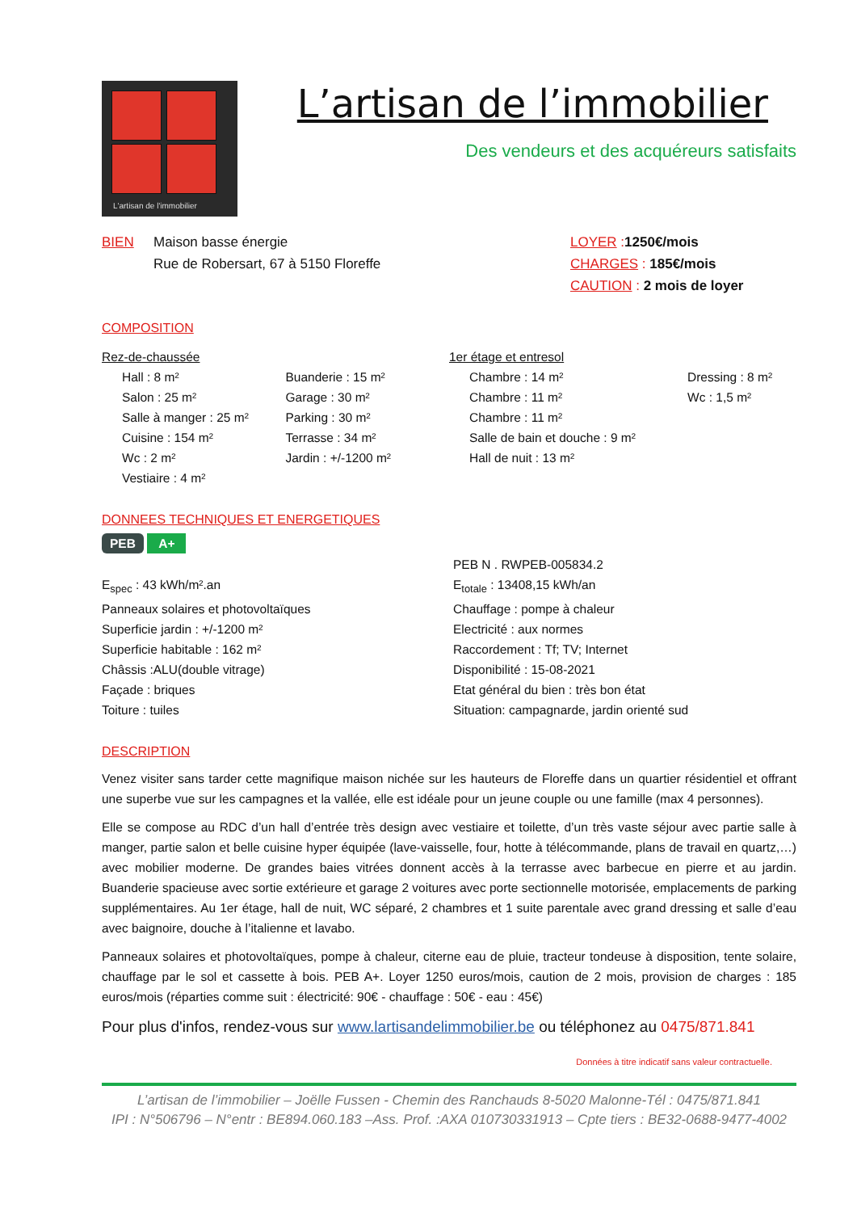L'artisan de l'immobilier
L’artisan de l’immobilier
Des vendeurs et des acquéreurs satisfaits
BIEN Maison basse énergie
Rue de Robersart, 67 à 5150 Floreffe
LOYER : 1250€/mois
CHARGES : 185€/mois
CAUTION : 2 mois de loyer
COMPOSITION
Rez-de-chaussée
Hall : 8 m²
Salon : 25 m²
Salle à manger : 25 m²
Cuisine : 154 m²
Wc : 2 m²
Vestiaire : 4 m²
Buanderie : 15 m²
Garage : 30 m²
Parking : 30 m²
Terrasse : 34 m²
Jardin : +/-1200 m²
1er étage et entresol
Chambre : 14 m²
Chambre : 11 m²
Chambre : 11 m²
Salle de bain et douche : 9 m²
Hall de nuit : 13 m²
Dressing : 8 m²
Wc : 1,5 m²
DONNEES TECHNIQUES ET ENERGETIQUES
PEB A+
E<sub>spec</sub> : 43 kWh/m².an
Panneaux solaires et photovoltaïques
Superficie jardin : +/-1200 m²
Superficie habitable : 162 m²
Châssis :ALU(double vitrage)
Façade : briques
Toiture : tuiles
PEB N . RWPEB-005834.2
E<sub>totale</sub> : 13408,15 kWh/an
Chauffage : pompe à chaleur
Electricité : aux normes
Raccordement : Tf; TV; Internet
Disponibilité : 15-08-2021
Etat général du bien : très bon état
Situation: campagnarde, jardin orienté sud
DESCRIPTION
Venez visiter sans tarder cette magnifique maison nichée sur les hauteurs de Floreffe dans un quartier résidentiel et offrant une superbe vue sur les campagnes et la vallée, elle est idéale pour un jeune couple ou une famille (max 4 personnes).
Elle se compose au RDC d’un hall d’entrée très design avec vestiaire et toilette, d’un très vaste séjour avec partie salle à manger, partie salon et belle cuisine hyper équipée (lave-vaisselle, four, hotte à télécommande, plans de travail en quartz,…) avec mobilier moderne. De grandes baies vitrées donnent accès à la terrasse avec barbecue en pierre et au jardin. Buanderie spacieuse avec sortie extérieure et garage 2 voitures avec porte sectionnelle motorisée, emplacements de parking supplémentaires. Au 1er étage, hall de nuit, WC séparé, 2 chambres et 1 suite parentale avec grand dressing et salle d’eau avec baignoire, douche à l’italienne et lavabo.
Panneaux solaires et photovoltaïques, pompe à chaleur, citerne eau de pluie, tracteur tondeuse à disposition, tente solaire, chauffage par le sol et cassette à bois. PEB A+. Loyer 1250 euros/mois, caution de 2 mois, provision de charges : 185 euros/mois (réparties comme suit : électricité: 90€ - chauffage : 50€ - eau : 45€)
Pour plus d'infos, rendez-vous sur www.lartisandelimmobilier.be ou téléphonez au 0475/871.841
Données à titre indicatif sans valeur contractuelle.
L’artisan de l’immobilier – Joëlle Fussen - Chemin des Ranchauds 8-5020 Malonne-Tél : 0475/871.841
IPI : N°506796 – N°entr : BE894.060.183 –Ass. Prof. :AXA 010730331913 – Cpte tiers : BE32-0688-9477-4002